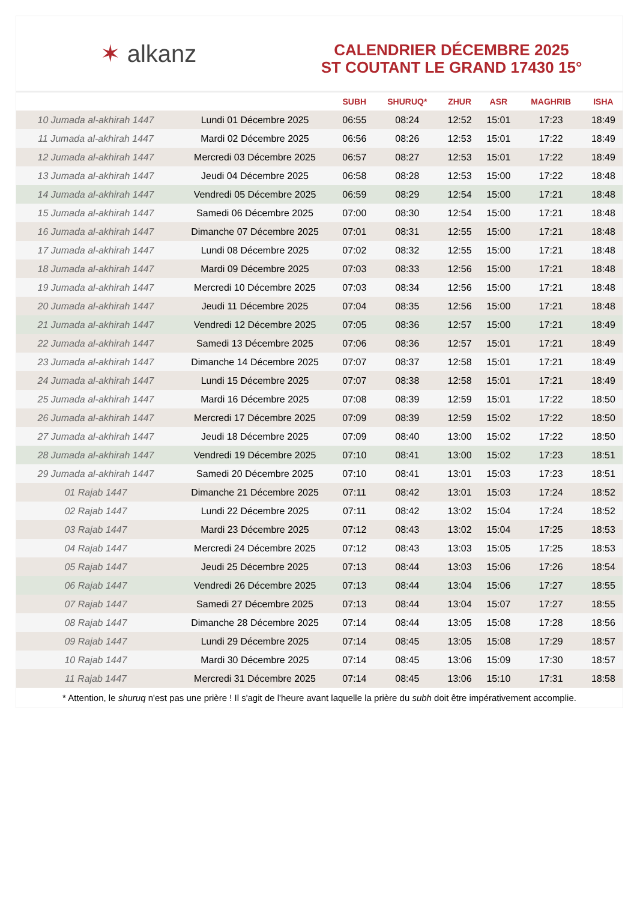✶ alkanz
CALENDRIER DÉCEMBRE 2025
ST COUTANT LE GRAND 17430 15°
| | | SUBH | SHURUQ* | ZHUR | ASR | MAGHRIB | ISHA |
| --- | --- | --- | --- | --- | --- | --- | --- |
| 10 Jumada al-akhirah 1447 | Lundi 01 Décembre 2025 | 06:55 | 08:24 | 12:52 | 15:01 | 17:23 | 18:49 |
| 11 Jumada al-akhirah 1447 | Mardi 02 Décembre 2025 | 06:56 | 08:26 | 12:53 | 15:01 | 17:22 | 18:49 |
| 12 Jumada al-akhirah 1447 | Mercredi 03 Décembre 2025 | 06:57 | 08:27 | 12:53 | 15:01 | 17:22 | 18:49 |
| 13 Jumada al-akhirah 1447 | Jeudi 04 Décembre 2025 | 06:58 | 08:28 | 12:53 | 15:00 | 17:22 | 18:48 |
| 14 Jumada al-akhirah 1447 | Vendredi 05 Décembre 2025 | 06:59 | 08:29 | 12:54 | 15:00 | 17:21 | 18:48 |
| 15 Jumada al-akhirah 1447 | Samedi 06 Décembre 2025 | 07:00 | 08:30 | 12:54 | 15:00 | 17:21 | 18:48 |
| 16 Jumada al-akhirah 1447 | Dimanche 07 Décembre 2025 | 07:01 | 08:31 | 12:55 | 15:00 | 17:21 | 18:48 |
| 17 Jumada al-akhirah 1447 | Lundi 08 Décembre 2025 | 07:02 | 08:32 | 12:55 | 15:00 | 17:21 | 18:48 |
| 18 Jumada al-akhirah 1447 | Mardi 09 Décembre 2025 | 07:03 | 08:33 | 12:56 | 15:00 | 17:21 | 18:48 |
| 19 Jumada al-akhirah 1447 | Mercredi 10 Décembre 2025 | 07:03 | 08:34 | 12:56 | 15:00 | 17:21 | 18:48 |
| 20 Jumada al-akhirah 1447 | Jeudi 11 Décembre 2025 | 07:04 | 08:35 | 12:56 | 15:00 | 17:21 | 18:48 |
| 21 Jumada al-akhirah 1447 | Vendredi 12 Décembre 2025 | 07:05 | 08:36 | 12:57 | 15:00 | 17:21 | 18:49 |
| 22 Jumada al-akhirah 1447 | Samedi 13 Décembre 2025 | 07:06 | 08:36 | 12:57 | 15:01 | 17:21 | 18:49 |
| 23 Jumada al-akhirah 1447 | Dimanche 14 Décembre 2025 | 07:07 | 08:37 | 12:58 | 15:01 | 17:21 | 18:49 |
| 24 Jumada al-akhirah 1447 | Lundi 15 Décembre 2025 | 07:07 | 08:38 | 12:58 | 15:01 | 17:21 | 18:49 |
| 25 Jumada al-akhirah 1447 | Mardi 16 Décembre 2025 | 07:08 | 08:39 | 12:59 | 15:01 | 17:22 | 18:50 |
| 26 Jumada al-akhirah 1447 | Mercredi 17 Décembre 2025 | 07:09 | 08:39 | 12:59 | 15:02 | 17:22 | 18:50 |
| 27 Jumada al-akhirah 1447 | Jeudi 18 Décembre 2025 | 07:09 | 08:40 | 13:00 | 15:02 | 17:22 | 18:50 |
| 28 Jumada al-akhirah 1447 | Vendredi 19 Décembre 2025 | 07:10 | 08:41 | 13:00 | 15:02 | 17:23 | 18:51 |
| 29 Jumada al-akhirah 1447 | Samedi 20 Décembre 2025 | 07:10 | 08:41 | 13:01 | 15:03 | 17:23 | 18:51 |
| 01 Rajab 1447 | Dimanche 21 Décembre 2025 | 07:11 | 08:42 | 13:01 | 15:03 | 17:24 | 18:52 |
| 02 Rajab 1447 | Lundi 22 Décembre 2025 | 07:11 | 08:42 | 13:02 | 15:04 | 17:24 | 18:52 |
| 03 Rajab 1447 | Mardi 23 Décembre 2025 | 07:12 | 08:43 | 13:02 | 15:04 | 17:25 | 18:53 |
| 04 Rajab 1447 | Mercredi 24 Décembre 2025 | 07:12 | 08:43 | 13:03 | 15:05 | 17:25 | 18:53 |
| 05 Rajab 1447 | Jeudi 25 Décembre 2025 | 07:13 | 08:44 | 13:03 | 15:06 | 17:26 | 18:54 |
| 06 Rajab 1447 | Vendredi 26 Décembre 2025 | 07:13 | 08:44 | 13:04 | 15:06 | 17:27 | 18:55 |
| 07 Rajab 1447 | Samedi 27 Décembre 2025 | 07:13 | 08:44 | 13:04 | 15:07 | 17:27 | 18:55 |
| 08 Rajab 1447 | Dimanche 28 Décembre 2025 | 07:14 | 08:44 | 13:05 | 15:08 | 17:28 | 18:56 |
| 09 Rajab 1447 | Lundi 29 Décembre 2025 | 07:14 | 08:45 | 13:05 | 15:08 | 17:29 | 18:57 |
| 10 Rajab 1447 | Mardi 30 Décembre 2025 | 07:14 | 08:45 | 13:06 | 15:09 | 17:30 | 18:57 |
| 11 Rajab 1447 | Mercredi 31 Décembre 2025 | 07:14 | 08:45 | 13:06 | 15:10 | 17:31 | 18:58 |
* Attention, le shuruq n'est pas une prière ! Il s'agit de l'heure avant laquelle la prière du subh doit être impérativement accomplie.